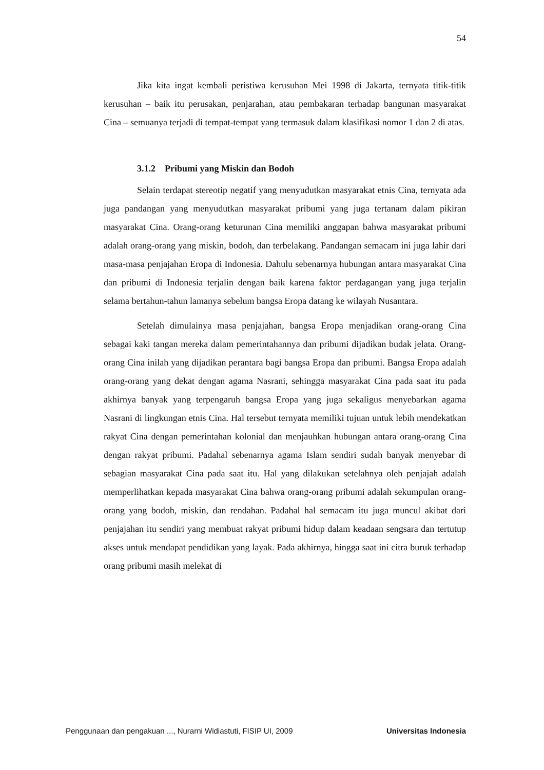54
Jika kita ingat kembali peristiwa kerusuhan Mei 1998 di Jakarta, ternyata titik-titik kerusuhan – baik itu perusakan, penjarahan, atau pembakaran terhadap bangunan masyarakat Cina – semuanya terjadi di tempat-tempat yang termasuk dalam klasifikasi nomor 1 dan 2 di atas.
3.1.2 Pribumi yang Miskin dan Bodoh
Selain terdapat stereotip negatif yang menyudutkan masyarakat etnis Cina, ternyata ada juga pandangan yang menyudutkan masyarakat pribumi yang juga tertanam dalam pikiran masyarakat Cina. Orang-orang keturunan Cina memiliki anggapan bahwa masyarakat pribumi adalah orang-orang yang miskin, bodoh, dan terbelakang. Pandangan semacam ini juga lahir dari masa-masa penjajahan Eropa di Indonesia. Dahulu sebenarnya hubungan antara masyarakat Cina dan pribumi di Indonesia terjalin dengan baik karena faktor perdagangan yang juga terjalin selama bertahun-tahun lamanya sebelum bangsa Eropa datang ke wilayah Nusantara.
Setelah dimulainya masa penjajahan, bangsa Eropa menjadikan orang-orang Cina sebagai kaki tangan mereka dalam pemerintahannya dan pribumi dijadikan budak jelata. Orang-orang Cina inilah yang dijadikan perantara bagi bangsa Eropa dan pribumi. Bangsa Eropa adalah orang-orang yang dekat dengan agama Nasrani, sehingga masyarakat Cina pada saat itu pada akhirnya banyak yang terpengaruh bangsa Eropa yang juga sekaligus menyebarkan agama Nasrani di lingkungan etnis Cina. Hal tersebut ternyata memiliki tujuan untuk lebih mendekatkan rakyat Cina dengan pemerintahan kolonial dan menjauhkan hubungan antara orang-orang Cina dengan rakyat pribumi. Padahal sebenarnya agama Islam sendiri sudah banyak menyebar di sebagian masyarakat Cina pada saat itu. Hal yang dilakukan setelahnya oleh penjajah adalah memperlihatkan kepada masyarakat Cina bahwa orang-orang pribumi adalah sekumpulan orang-orang yang bodoh, miskin, dan rendahan. Padahal hal semacam itu juga muncul akibat dari penjajahan itu sendiri yang membuat rakyat pribumi hidup dalam keadaan sengsara dan tertutup akses untuk mendapat pendidikan yang layak. Pada akhirnya, hingga saat ini citra buruk terhadap orang pribumi masih melekat di
Penggunaan dan pengakuan ..., Nurarni Widiastuti, FISIP UI, 2009 Universitas Indonesia